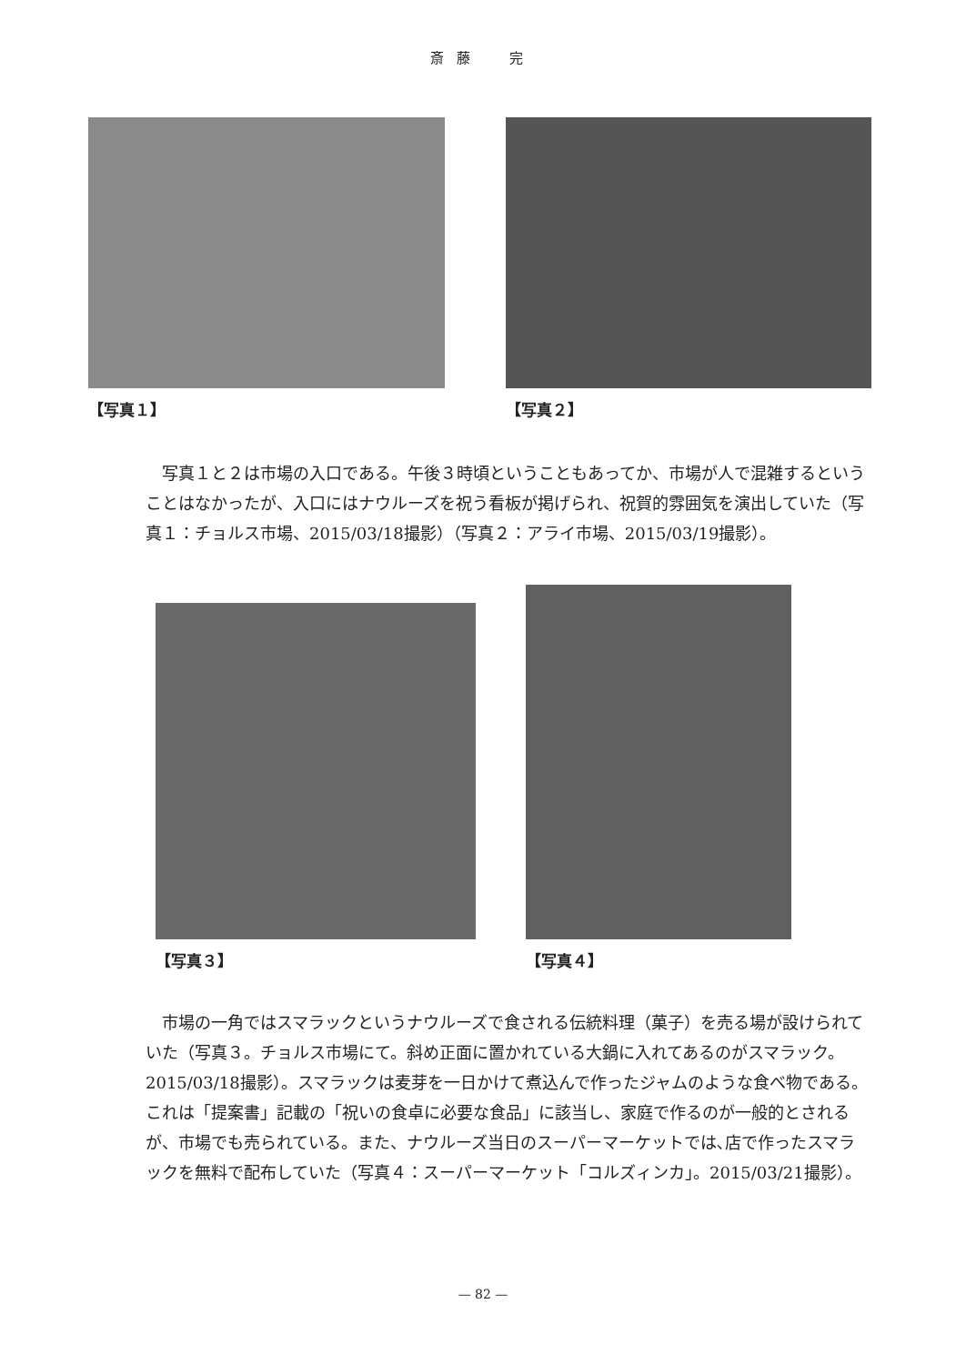斎藤　完
【写真１】 【写真２】
写真１と２は市場の入口である。午後３時頃ということもあってか、市場が人で混雑するということはなかったが、入口にはナウルーズを祝う看板が掲げられ、祝賀的雰囲気を演出していた（写真１：チョルス市場、2015/03/18撮影）（写真２：アライ市場、2015/03/19撮影）。
【写真３】
【写真４】
市場の一角ではスマラックというナウルーズで食される伝統料理（菓子）を売る場が設けられていた（写真３。チョルス市場にて。斜め正面に置かれている大鍋に入れてあるのがスマラック。2015/03/18撮影）。スマラックは麦芽を一日かけて煮込んで作ったジャムのような食べ物である。これは「提案書」記載の「祝いの食卓に必要な食品」に該当し、家庭で作るのが一般的とされるが、市場でも売られている。また、ナウルーズ当日のスーパーマーケットでは､店で作ったスマラックを無料で配布していた（写真４：スーパーマーケット「コルズィンカ」。2015/03/21撮影）。
— 82 —